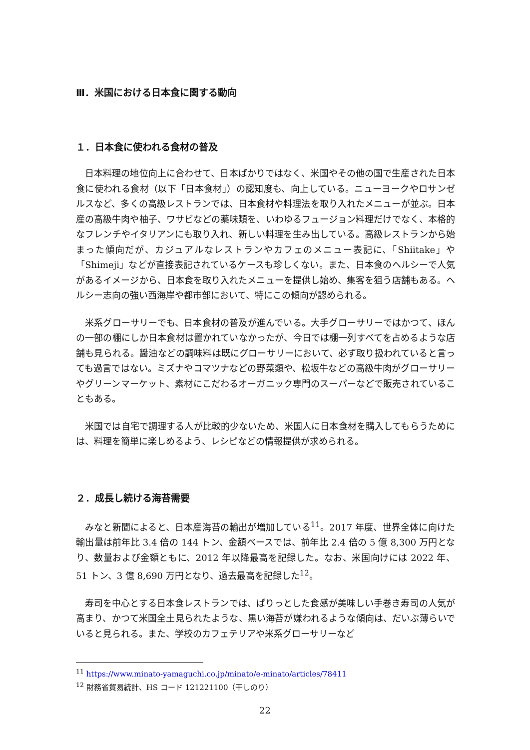Ⅲ．米国における日本食に関する動向
１．日本食に使われる食材の普及
日本料理の地位向上に合わせて、日本ばかりではなく、米国やその他の国で生産された日本食に使われる食材（以下「日本食材」）の認知度も、向上している。ニューヨークやロサンゼルスなど、多くの高級レストランでは、日本食材や料理法を取り入れたメニューが並ぶ。日本産の高級牛肉や柚子、ワサビなどの薬味類を、いわゆるフュージョン料理だけでなく、本格的なフレンチやイタリアンにも取り入れ、新しい料理を生み出している。高級レストランから始まった傾向だが、カジュアルなレストランやカフェのメニュー表記に、「Shiitake」や「Shimeji」などが直接表記されているケースも珍しくない。また、日本食のヘルシーで人気があるイメージから、日本食を取り入れたメニューを提供し始め、集客を狙う店舗もある。ヘルシー志向の強い西海岸や都市部において、特にこの傾向が認められる。
米系グローサリーでも、日本食材の普及が進んでいる。大手グローサリーではかつて、ほんの一部の棚にしか日本食材は置かれていなかったが、今日では棚一列すべてを占めるような店舗も見られる。醤油などの調味料は既にグローサリーにおいて、必ず取り扱われていると言っても過言ではない。ミズナやコマツナなどの野菜類や、松坂牛などの高級牛肉がグローサリーやグリーンマーケット、素材にこだわるオーガニック専門のスーパーなどで販売されていることもある。
米国では自宅で調理する人が比較的少ないため、米国人に日本食材を購入してもらうためには、料理を簡単に楽しめるよう、レシピなどの情報提供が求められる。
２．成長し続ける海苔需要
みなと新聞によると、日本産海苔の輸出が増加している<sup>11</sup>。2017 年度、世界全体に向けた輸出量は前年比 3.4 倍の 144 トン、金額ベースでは、前年比 2.4 倍の 5 億 8,300 万円となり、数量および金額ともに、2012 年以降最高を記録した。なお、米国向けには 2022 年、51 トン、3 億 8,690 万円となり、過去最高を記録した<sup>12</sup>。
寿司を中心とする日本食レストランでは、ぱりっとした食感が美味しい手巻き寿司の人気が高まり、かつて米国全土見られたような、黒い海苔が嫌われるような傾向は、だいぶ薄らいでいると見られる。また、学校のカフェテリアや米系グローサリーなど
<sup>11</sup> https://www.minato-yamaguchi.co.jp/minato/e-minato/articles/78411
<sup>12</sup> 財務省貿易統計、HS コード 121221100（干しのり）
22